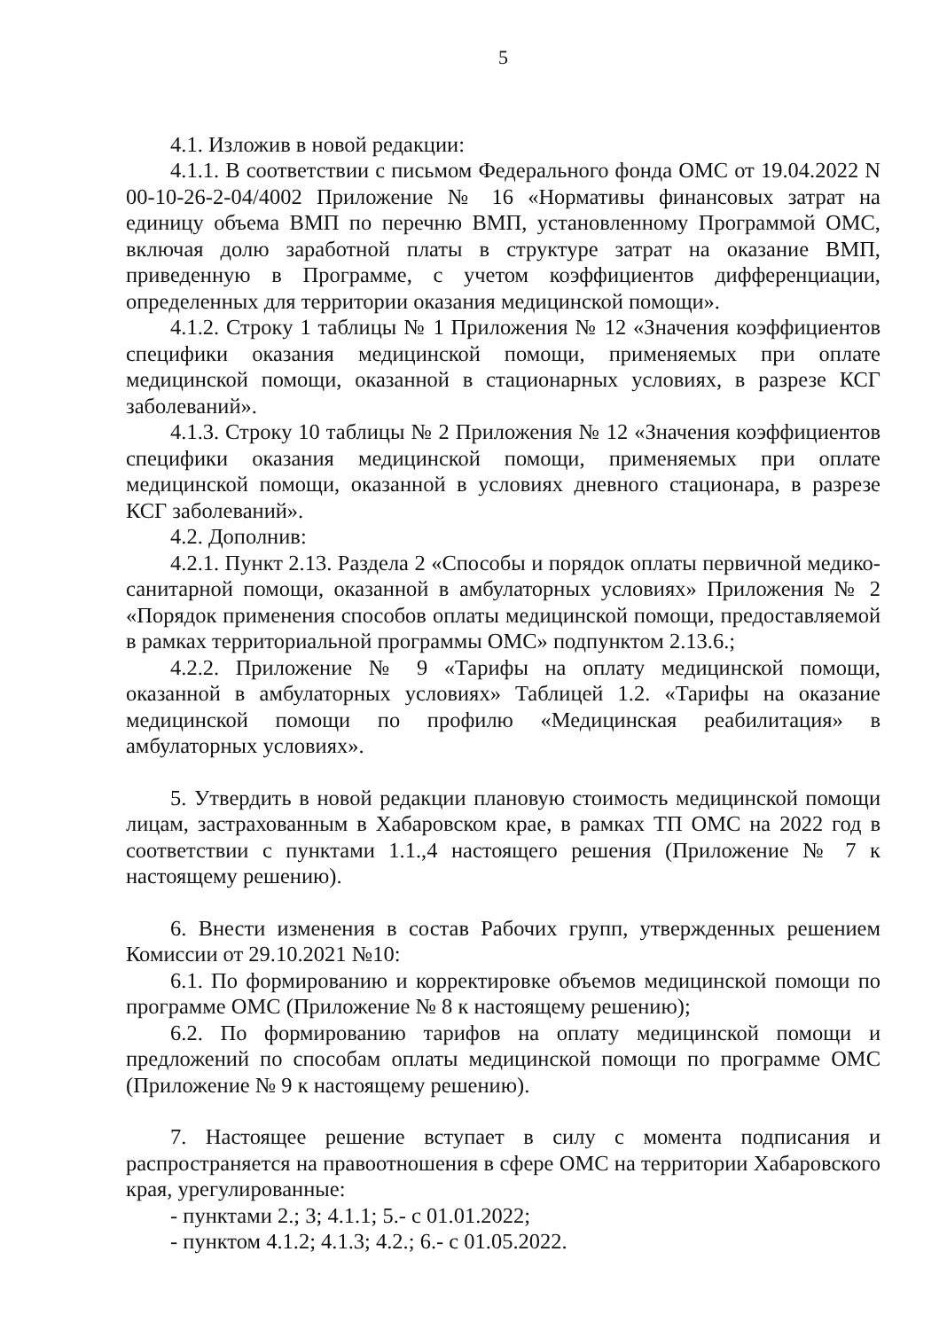5
4.1. Изложив в новой редакции:
4.1.1. В соответствии с письмом Федерального фонда ОМС от 19.04.2022 N 00-10-26-2-04/4002 Приложение № 16 «Нормативы финансовых затрат на единицу объема ВМП по перечню ВМП, установленному Программой ОМС, включая долю заработной платы в структуре затрат на оказание ВМП, приведенную в Программе, с учетом коэффициентов дифференциации, определенных для территории оказания медицинской помощи».
4.1.2. Строку 1 таблицы № 1 Приложения № 12 «Значения коэффициентов специфики оказания медицинской помощи, применяемых при оплате медицинской помощи, оказанной в стационарных условиях, в разрезе КСГ заболеваний».
4.1.3. Строку 10 таблицы № 2 Приложения № 12 «Значения коэффициентов специфики оказания медицинской помощи, применяемых при оплате медицинской помощи, оказанной в условиях дневного стационара, в разрезе КСГ заболеваний».
4.2. Дополнив:
4.2.1. Пункт 2.13. Раздела 2 «Способы и порядок оплаты первичной медико-санитарной помощи, оказанной в амбулаторных условиях» Приложения № 2 «Порядок применения способов оплаты медицинской помощи, предоставляемой в рамках территориальной программы ОМС» подпунктом 2.13.6.;
4.2.2. Приложение № 9 «Тарифы на оплату медицинской помощи, оказанной в амбулаторных условиях» Таблицей 1.2. «Тарифы на оказание медицинской помощи по профилю «Медицинская реабилитация» в амбулаторных условиях».
5. Утвердить в новой редакции плановую стоимость медицинской помощи лицам, застрахованным в Хабаровском крае, в рамках ТП ОМС на 2022 год в соответствии с пунктами 1.1.,4 настоящего решения (Приложение № 7 к настоящему решению).
6. Внести изменения в состав Рабочих групп, утвержденных решением Комиссии от 29.10.2021 №10:
6.1. По формированию и корректировке объемов медицинской помощи по программе ОМС (Приложение № 8 к настоящему решению);
6.2. По формированию тарифов на оплату медицинской помощи и предложений по способам оплаты медицинской помощи по программе ОМС (Приложение № 9 к настоящему решению).
7. Настоящее решение вступает в силу с момента подписания и распространяется на правоотношения в сфере ОМС на территории Хабаровского края, урегулированные:
- пунктами 2.; 3; 4.1.1; 5.- с 01.01.2022;
- пунктом 4.1.2; 4.1.3; 4.2.; 6.- с 01.05.2022.